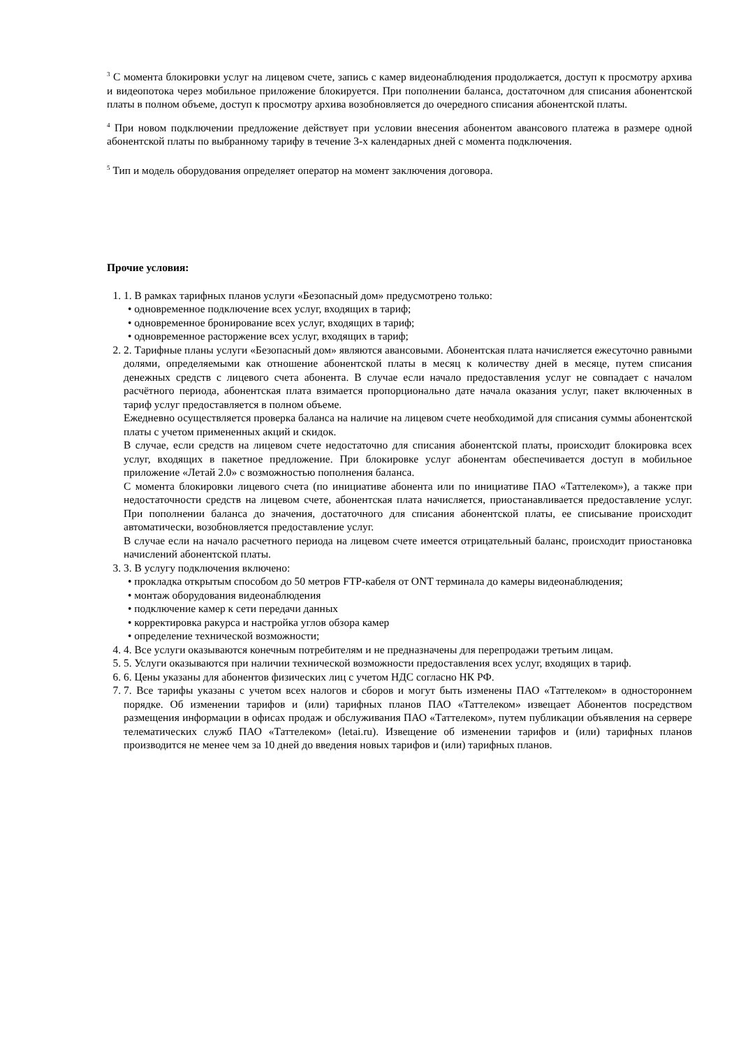<sup>3</sup> С момента блокировки услуг на лицевом счете, запись с камер видеонаблюдения продолжается, доступ к просмотру архива и видеопотока через мобильное приложение блокируется. При пополнении баланса, достаточном для списания абонентской платы в полном объеме, доступ к просмотру архива возобновляется до очередного списания абонентской платы.
<sup>4</sup> При новом подключении предложение действует при условии внесения абонентом авансового платежа в размере одной абонентской платы по выбранному тарифу в течение 3-х календарных дней с момента подключения.
<sup>5</sup> Тип и модель оборудования определяет оператор на момент заключения договора.
Прочие условия:
1. 1. В рамках тарифных планов услуги «Безопасный дом» предусмотрено только:
• одновременное подключение всех услуг, входящих в тариф;
• одновременное бронирование всех услуг, входящих в тариф;
• одновременное расторжение всех услуг, входящих в тариф;
2. 2. Тарифные планы услуги «Безопасный дом» являются авансовыми. Абонентская плата начисляется ежесуточно равными долями, определяемыми как отношение абонентской платы в месяц к количеству дней в месяце, путем списания денежных средств с лицевого счета абонента. В случае если начало предоставления услуг не совпадает с началом расчётного периода, абонентская плата взимается пропорционально дате начала оказания услуг, пакет включенных в тариф услуг предоставляется в полном объеме.
Ежедневно осуществляется проверка баланса на наличие на лицевом счете необходимой для списания суммы абонентской платы с учетом примененных акций и скидок.
В случае, если средств на лицевом счете недостаточно для списания абонентской платы, происходит блокировка всех услуг, входящих в пакетное предложение. При блокировке услуг абонентам обеспечивается доступ в мобильное приложение «Летай 2.0» с возможностью пополнения баланса.
С момента блокировки лицевого счета (по инициативе абонента или по инициативе ПАО «Таттелеком»), а также при недостаточности средств на лицевом счете, абонентская плата начисляется, приостанавливается предоставление услуг. При пополнении баланса до значения, достаточного для списания абонентской платы, ее списывание происходит автоматически, возобновляется предоставление услуг.
В случае если на начало расчетного периода на лицевом счете имеется отрицательный баланс, происходит приостановка начислений абонентской платы.
3. 3. В услугу подключения включено:
• прокладка открытым способом до 50 метров FTP-кабеля от ONT терминала до камеры видеонаблюдения;
• монтаж оборудования видеонаблюдения
• подключение камер к сети передачи данных
• корректировка ракурса и настройка углов обзора камер
• определение технической возможности;
4. 4. Все услуги оказываются конечным потребителям и не предназначены для перепродажи третьим лицам.
5. 5. Услуги оказываются при наличии технической возможности предоставления всех услуг, входящих в тариф.
6. 6. Цены указаны для абонентов физических лиц с учетом НДС согласно НК РФ.
7. 7. Все тарифы указаны с учетом всех налогов и сборов и могут быть изменены ПАО «Таттелеком» в одностороннем порядке. Об изменении тарифов и (или) тарифных планов ПАО «Таттелеком» извещает Абонентов посредством размещения информации в офисах продаж и обслуживания ПАО «Таттелеком», путем публикации объявления на сервере телематических служб ПАО «Таттелеком» (letai.ru). Извещение об изменении тарифов и (или) тарифных планов производится не менее чем за 10 дней до введения новых тарифов и (или) тарифных планов.